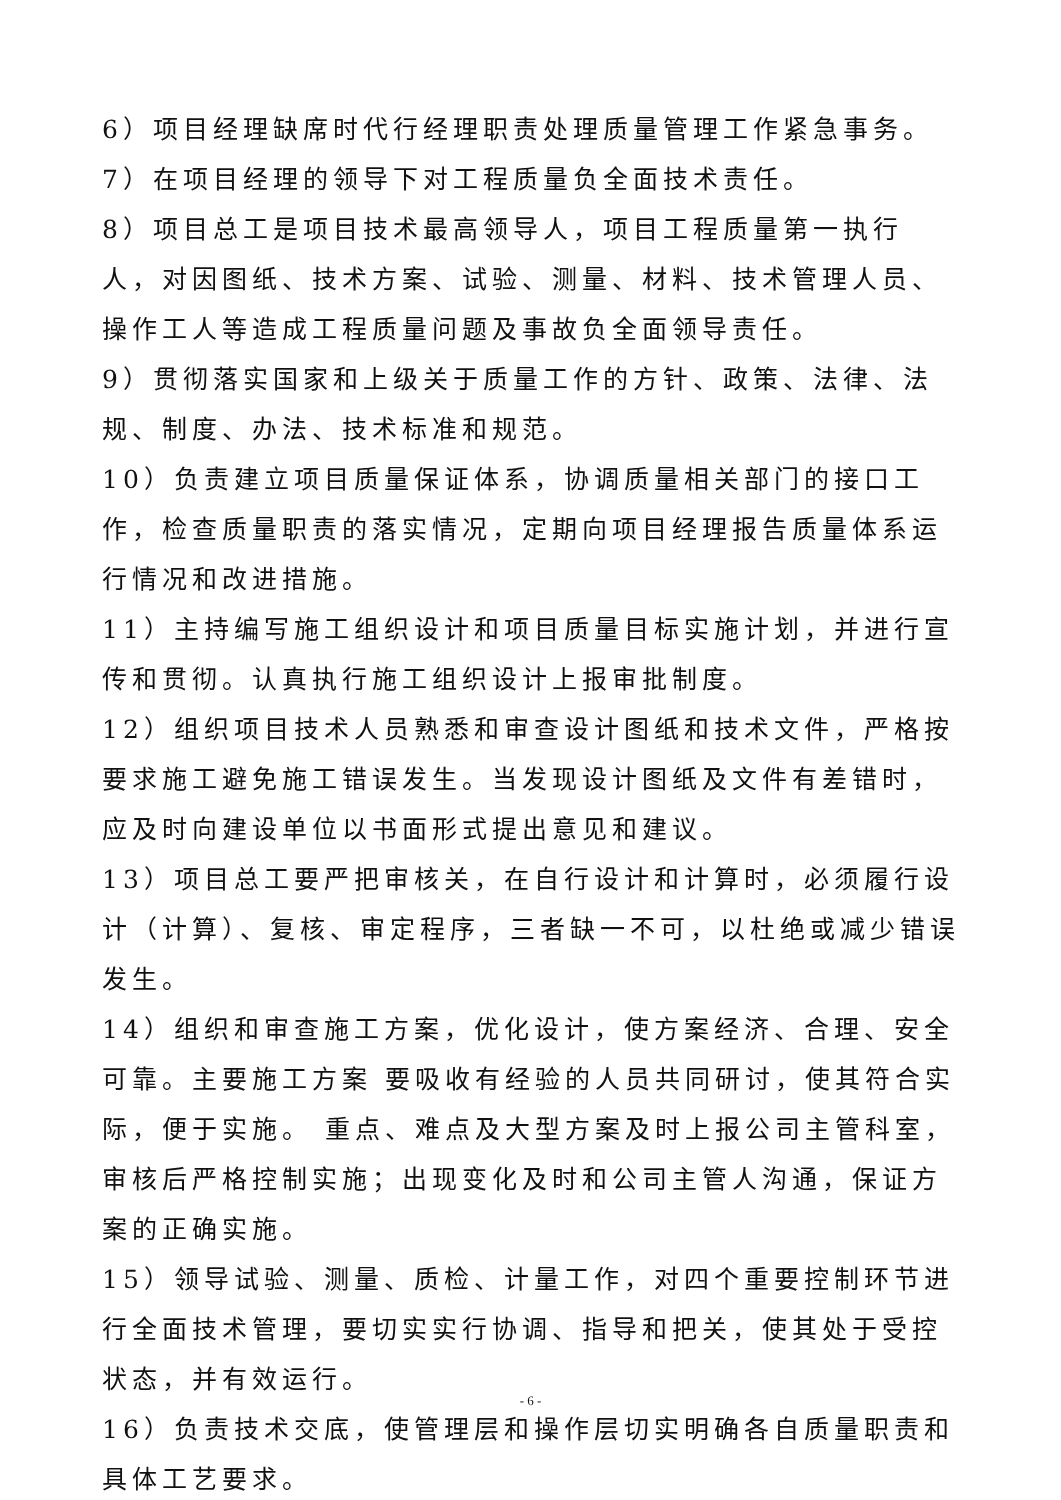6）项目经理缺席时代行经理职责处理质量管理工作紧急事务。
7）在项目经理的领导下对工程质量负全面技术责任。
8）项目总工是项目技术最高领导人，项目工程质量第一执行人，对因图纸、技术方案、试验、测量、材料、技术管理人员、操作工人等造成工程质量问题及事故负全面领导责任。
9）贯彻落实国家和上级关于质量工作的方针、政策、法律、法规、制度、办法、技术标准和规范。
10）负责建立项目质量保证体系，协调质量相关部门的接口工作，检查质量职责的落实情况，定期向项目经理报告质量体系运行情况和改进措施。
11）主持编写施工组织设计和项目质量目标实施计划，并进行宣传和贯彻。认真执行施工组织设计上报审批制度。
12）组织项目技术人员熟悉和审查设计图纸和技术文件，严格按要求施工避免施工错误发生。当发现设计图纸及文件有差错时，应及时向建设单位以书面形式提出意见和建议。
13）项目总工要严把审核关，在自行设计和计算时，必须履行设计（计算）、复核、审定程序，三者缺一不可，以杜绝或减少错误发生。
14）组织和审查施工方案，优化设计，使方案经济、合理、安全可靠。主要施工方案 要吸收有经验的人员共同研讨，使其符合实际，便于实施。 重点、难点及大型方案及时上报公司主管科室，审核后严格控制实施；出现变化及时和公司主管人沟通，保证方案的正确实施。
15）领导试验、测量、质检、计量工作，对四个重要控制环节进行全面技术管理，要切实实行协调、指导和把关，使其处于受控状态，并有效运行。
16）负责技术交底，使管理层和操作层切实明确各自质量职责和具体工艺要求。
- 6 -